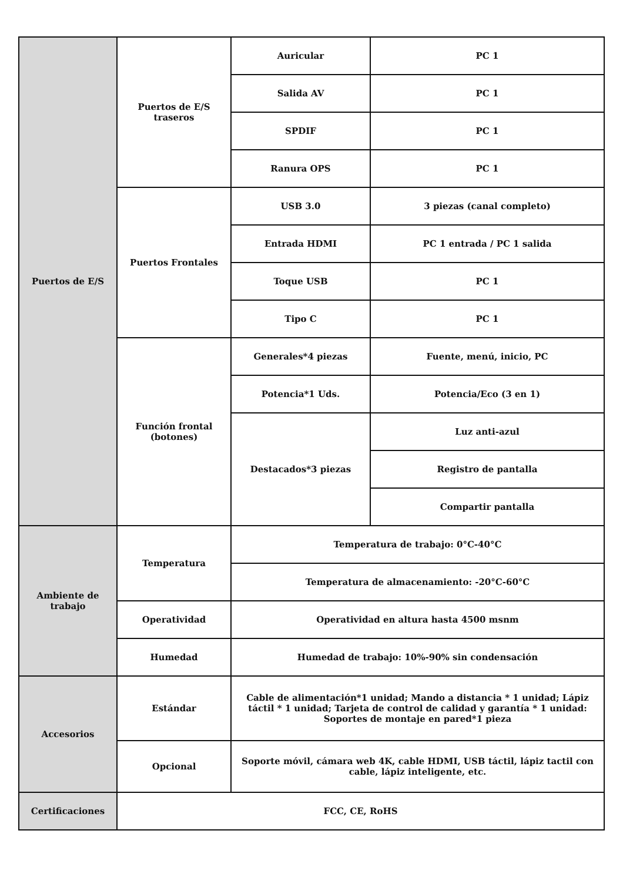| Puertos de E/S | Puertos de E/S traseros | Auricular | PC 1 |
| | | Salida AV | PC 1 |
| | | SPDIF | PC 1 |
| | | Ranura OPS | PC 1 |
| | Puertos Frontales | USB 3.0 | 3 piezas (canal completo) |
| | | Entrada HDMI | PC 1 entrada / PC 1 salida |
| | | Toque USB | PC 1 |
| | | Tipo C | PC 1 |
| | Función frontal (botones) | Generales*4 piezas | Fuente, menú, inicio, PC |
| | | Potencia*1 Uds. | Potencia/Eco (3 en 1) |
| | | Destacados*3 piezas | Luz anti-azul |
| | | | Registro de pantalla |
| | | | Compartir pantalla |
| Ambiente de trabajo | Temperatura | Temperatura de trabajo: 0°C-40°C | |
| | | Temperatura de almacenamiento: -20°C-60°C | |
| | Operatividad | Operatividad en altura hasta 4500 msnm | |
| | Humedad | Humedad de trabajo: 10%-90% sin condensación | |
| Accesorios | Estándar | Cable de alimentación*1 unidad; Mando a distancia * 1 unidad; Lápiz táctil * 1 unidad; Tarjeta de control de calidad y garantía * 1 unidad: Soportes de montaje en pared*1 pieza | |
| | Opcional | Soporte móvil, cámara web 4K, cable HDMI, USB táctil, lápiz tactil con cable, lápiz inteligente, etc. | |
| Certificaciones | FCC, CE, RoHS | | |